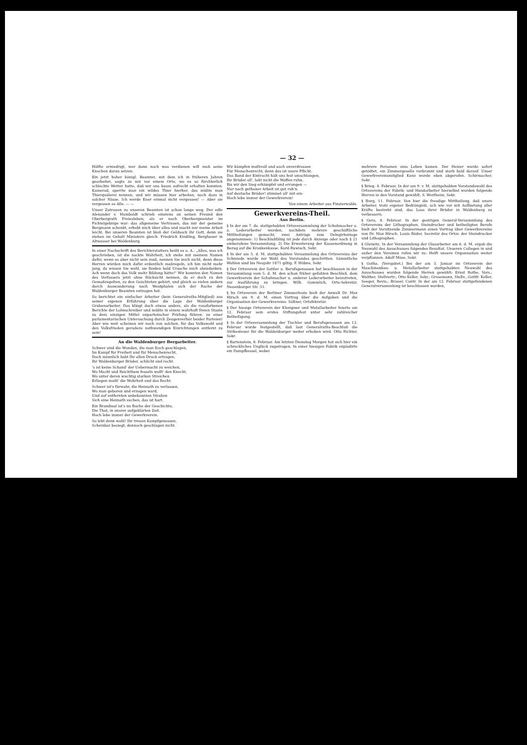— 32 —
Hälfte erniedrigt, wer dann noch was verdienen will muß seine Knochen daran setzen.
Ein jetzt hoher königl. Beamter, mit dem ich in früheren Jahren gearbeitet, sagte zu mir vor einem Orte, wo es so fürchterlich schlechte Wetter hatte, daß wir uns kaum aufrecht erhalten konnten: Kamerad, sperrte man ein wildes Thier hierher, das müßte man Thierquälerei nennen, und wir müssen hier arbeiten, noch dazu in solcher Nässe. Ich werde Euer einmal nicht vergessen! — Aber sie vergessen es Alle. — —
Unser Zutrauen zu unseren Beamten ist schon lange weg. Der edle Alexander v. Humboldt schrieb einstens an seinen Freund den Oberbergrath Freiesleben, als er noch Oberbergmeister im Fichtelgebirge war: das allgemeine Vertrauen, das mir der gemeine Bergmann schenkt, erhebt mich über alles und macht mir meine Arbeit leicht. Bei unseren Beamten ist bloß der Geldsack ihr Gott, denn sie stehen im Gehalt Ministern gleich. Friedrich Kindling, Berghauer in Altwasser bei Waldenburg.
In einer Nachschrift des Berichterstatters heißt es u. A.: „Alles, was ich geschrieben, ist die nackte Wahrheit, ich stehe mit meinem Namen dafür, wenn es aber nicht sein muß, nennen Sie mich nicht, denn diese Herren würden mich dafür erdentlich maßregeln, ich bin nicht mehr jung, da wissen Sie wohl, sie fänden bald Ursache mich abzudanken. Ach wenn doch das Volk mehr Bildung hätte!" Wir konnten den Namen des Verfassers jetzt ohne Rücksicht nennen, da er doch zu den Gemaßregelten, zu den Geächteten gehört, und gleich so vielen andern durch Auswanderung nach Westphalen sich der Rache der Waldenburger Beamten entzogen hat.
So berichtet ein einfacher Arbeiter (kein Generalraths-Mitglied) aus seiner eigenen Erfahrung über die Lage der Waldenburger Grubenarbeiter. Das klingt doch etwas anders, als die rosafarbenen Berichte der Lohnschreiber und müßte in einem wahrhaft freien Staate zu dem einzigen Mittel unparteiischer Prüfung führen: zu einer parlamentarischen Untersuchung durch Zeugenverhör beider Parteien! Aber wie weit scheinen wir noch von solchen, für das Volkswohl und den Volksfrieden geradezu nothwendigen Einrichtungen entfernt zu sein!
An die Waldenburger Bergarbeiter.
Schwer sind die Wunden, die man Euch geschlagen,
Im Kampf für Freiheit und für Menschenrecht,
Doch männlich habt Ihr allen Druck ertragen,
Ihr Waldenburger Brüder, schlicht und recht.
's ist keine Schand' der Uebermacht zu weichen,
Wo Macht und Reichthum fesseln wollt' den Knecht,
Wo unter deren wuchtig starken Streichen
Erliegen mußt' die Wahrheit und das Recht.
Schwer ist's fürwahr, die Heimath zu verlassen,
Wo man geboren und erzogen ward,
Und auf entfernten unbekannten Straßen
Sich eine Heimath suchen, das ist hart.
Ein Brandmal ist's im Buche der Geschichte,
Die That, in unsrer aufgeklärten Zeit.
Hoch lebe immer der Gewerkverein.
So lebt denn wohl! Ihr treuen Kampfgenossen,
Scheinbar besiegt, dennoch geschlagen nicht.
Wir kämpfen muthvoll und auch unverdrossen
Für Menschenrecht, denn das ist unsre Pflicht.
Das Band der Eintracht hält uns fest umschlungen,
Ihr Brüder all', laßt nicht die Waffen ruhn,
Bis wir den Sieg erkämpfet und errungen —
Nur nach gethaner Arbeit ist gut ruh'n.
Auf deutsche Brüder! stimmet all' mit ein:
Hoch lebe immer der Gewerkverein!
Von einem Arbeiter aus Finsterwalde.
Gewerkvereins-Theil.
Aus Berlin.
§ In der am 7. ds. stattgehabten Ortsversammlung der Schuhmacher u. a. Lederarbeiter wurden, nachdem mehrere geschäftliche Mittheilungen gemacht, zwei Anträge zum Delegirtentage angenommen: 1) Beschlußfähig ist jede durch Anzeige oder nach § 21 einberufene Versammlung. 2) Die Erweiterung der Kassenordnung in Bezug auf die Krankenkasse. Kord-Ruwisch, Sekr.
§ In der am 5. d. M. stattgehabten Versammlung des Ortsvereins der Schmiede wurde zur Wahl des Vorstandes geschritten. Sämmtliche Wahlen sind bis Neujahr 1871 giltig. F. Hübne, Sekr.
§ Der Ortsverein der Sattler u. Berufsgenossen hat beschlossen in der Versammlung vom 5. d. M. den schon früher gefaßten Beschluß, dem Gewerkverein der Schuhmacher u. anderer Lederarbeiter beizutreten, zur Ausführung zu bringen. Wilh. Gommlich, Orts-Sekretär, Neuenburger Str. 31.
§ Im Ortsverein der Berliner Zimmerleute hielt der Anwalt Dr. Max Hirsch am 9. d. M. einen Vortrag über die Aufgaben und die Organisation der Gewerkvereine. Söllner, Ortsfekretär.
§ Der hiesige Ortsverein der Klempner und Metallarbeiter feierte am 12. Februar sein erstes Stiftungsfest unter sehr zahlreicher Betheiligung.
§ In der Ortsversammlung der Tischler und Berufsgenossen am 12. Februar wurde festgestellt, daß laut Generalraths-Beschluß die Strikesteuer für die Waldenburger weiter erhoben wird. Otto Richter, Sekr.
§ Bartenstein, 8. Februar. Am letzten Dienstag Morgen hat sich hier ein schreckliches Unglück zugetragen. In einer hiesigen Fabrik explodirte ein Dampfkessel, wobei
mehrere Personen ums Leben kamen. Der Heizer wurde sofort getödtet, ein Zimmergeselle verbrannt und starb bald darauf. Unser Gewerkvereinsmitglied Kunz wurde eben abgerufen. Schirmacher, Sekr.
§ Brieg. 4. Februar. In der am 9. v. M. stattgehabten Vorstandswahl des Ortsvereins der Fabrik- und Handarbeiter hierselbst wurden folgende Herren in den Vorstand gewählt. S. Wertheim, Sekr.
§ Burg, 11. Februar. Von hier die freudige Mittheilung, daß unsre Arbeiter, trotz eigener Bedrängniß, ach wie vor mit Aufbietung aller Kräfte bestrebt sind, das Loos ihrer Brüder in Waldenburg zu verbessern.
§ Gera, 8. Februar. In der gestrigen General-Versammlung des Ortsvereins der Lithographen, Steindrucker und betheiligten Berufe hielt der Vorsitzende Zimmermann einen Vortrag über Gewerkvereine von Dr. Max Hirsch. Louis Röder, Secretär des Ortsv. der Steindrucker und Lithographen.
§ Gleiwitz. In der Versammlung der Glasarbeiter am 6. d. M. ergab die Neuwahl des Ausschusses folgendes Resultat. Unseren Collegen in und außer den Vereinen rufen wir zu: Helft unsere Organisation weiter verpflanzen. Adolf Möse, Sekr.
§ Gotha. (Verspätet.) Bei der am 3. Januar im Ortsverein der Maschinenbau- u. Metallarbeiter stattgehabten Neuwahl des Ausschusses wurden folgende Herren gewählt: Ernst Rothe, Vors.; Walther, Stellvertr.; Otto Keller, Sekr.; Grusemann, Stellv., Gottfr. Keller, Seeger, Revis.; Brauer, Contr. In der am 12. Februar stattgefundenen Generalversammlung ist beschlossen worden,